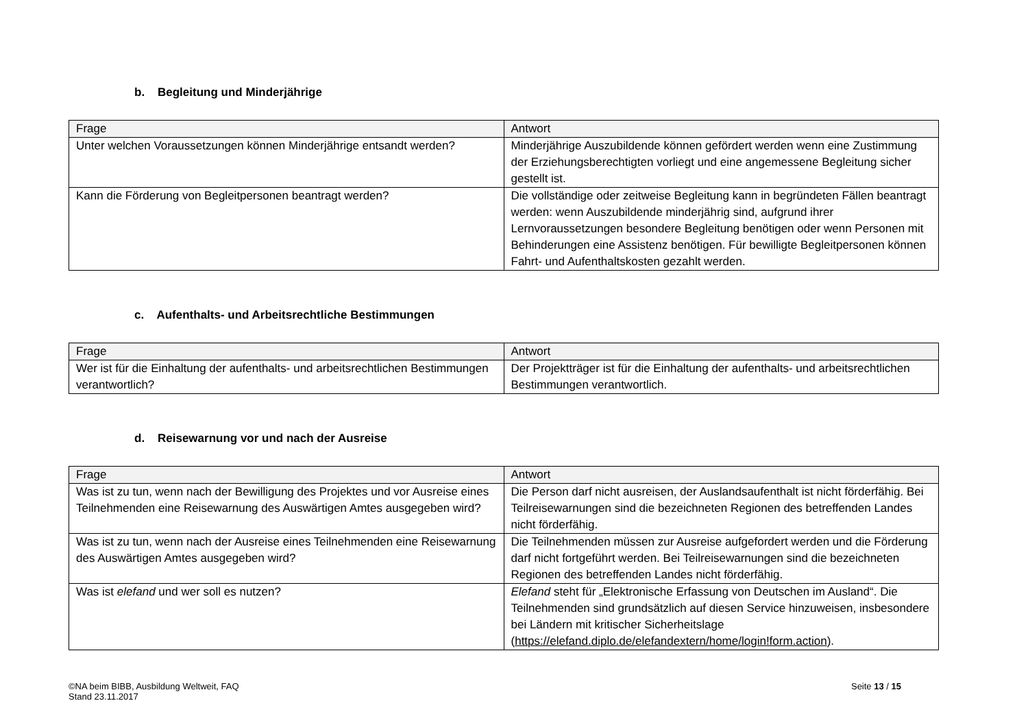b. Begleitung und Minderjährige
| Frage | Antwort |
| --- | --- |
| Unter welchen Voraussetzungen können Minderjährige entsandt werden? | Minderjährige Auszubildende können gefördert werden wenn eine Zustimmung der Erziehungsberechtigten vorliegt und eine angemessene Begleitung sicher gestellt ist. |
| Kann die Förderung von Begleitpersonen beantragt werden? | Die vollständige oder zeitweise Begleitung kann in begründeten Fällen beantragt werden: wenn Auszubildende minderjährig sind, aufgrund ihrer Lernvoraussetzungen besondere Begleitung benötigen oder wenn Personen mit Behinderungen eine Assistenz benötigen. Für bewilligte Begleitpersonen können Fahrt- und Aufenthaltskosten gezahlt werden. |
c. Aufenthalts- und Arbeitsrechtliche Bestimmungen
| Frage | Antwort |
| --- | --- |
| Wer ist für die Einhaltung der aufenthalts- und arbeitsrechtlichen Bestimmungen verantwortlich? | Der Projektträger ist für die Einhaltung der aufenthalts- und arbeitsrechtlichen Bestimmungen verantwortlich. |
d. Reisewarnung vor und nach der Ausreise
| Frage | Antwort |
| --- | --- |
| Was ist zu tun, wenn nach der Bewilligung des Projektes und vor Ausreise eines Teilnehmenden eine Reisewarnung des Auswärtigen Amtes ausgegeben wird? | Die Person darf nicht ausreisen, der Auslandsaufenthalt ist nicht förderfähig. Bei Teilreisewarnungen sind die bezeichneten Regionen des betreffenden Landes nicht förderfähig. |
| Was ist zu tun, wenn nach der Ausreise eines Teilnehmenden eine Reisewarnung des Auswärtigen Amtes ausgegeben wird? | Die Teilnehmenden müssen zur Ausreise aufgefordert werden und die Förderung darf nicht fortgeführt werden. Bei Teilreisewarnungen sind die bezeichneten Regionen des betreffenden Landes nicht förderfähig. |
| Was ist elefand und wer soll es nutzen? | Elefand steht für „Elektronische Erfassung von Deutschen im Ausland“. Die Teilnehmenden sind grundsätzlich auf diesen Service hinzuweisen, insbesondere bei Ländern mit kritischer Sicherheitslage ( https://elefand.diplo.de/elefandextern/home/login!form.action ). |
©NA beim BIBB, Ausbildung Weltweit, FAQ
Stand 23.11.2017
Seite 13 / 15